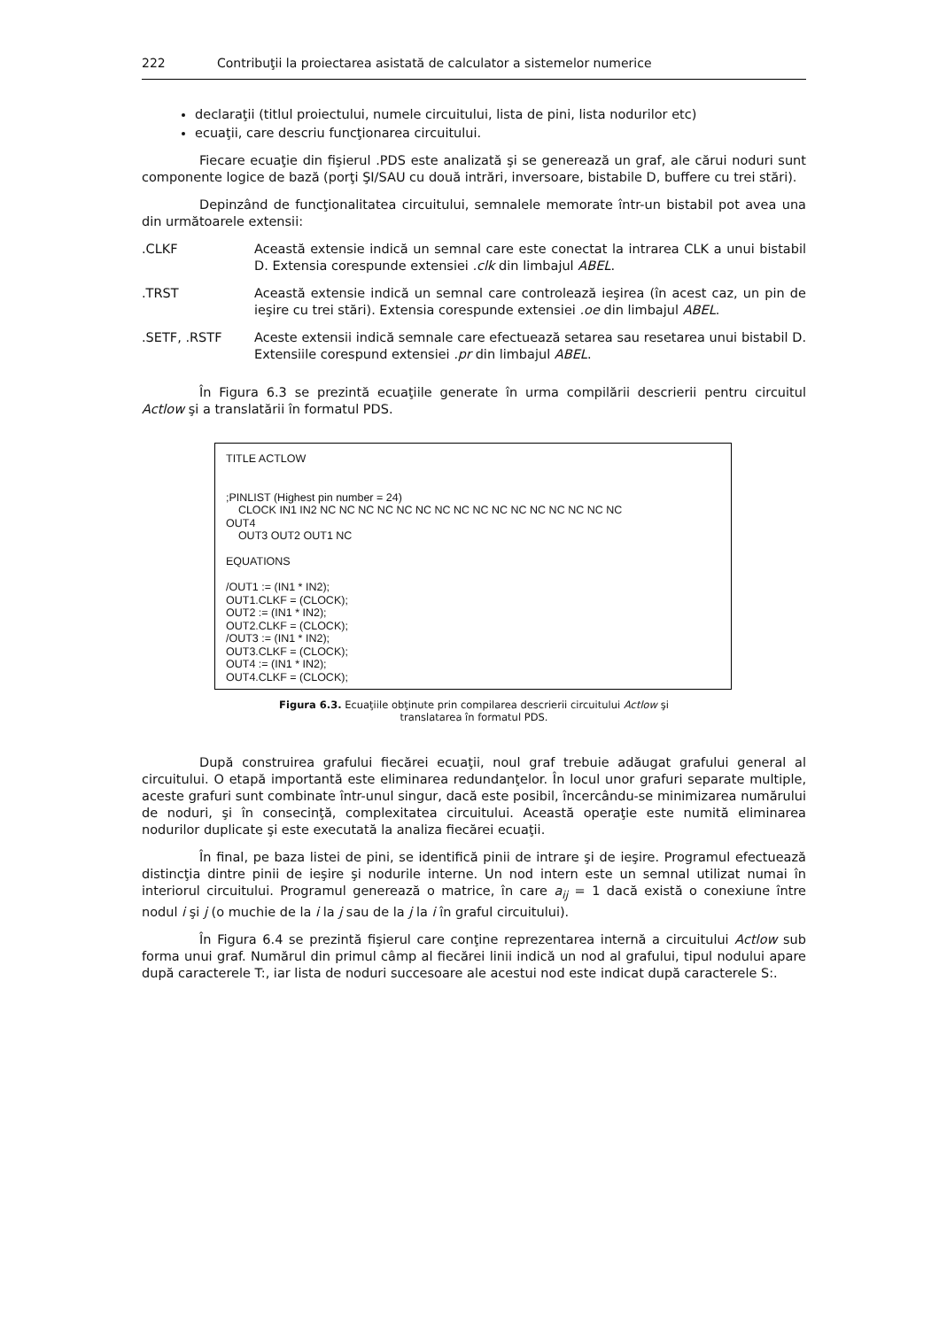222 Contribuţii la proiectarea asistată de calculator a sistemelor numerice
declaraţii (titlul proiectului, numele circuitului, lista de pini, lista nodurilor etc)
ecuaţii, care descriu funcţionarea circuitului.
Fiecare ecuaţie din fişierul .PDS este analizată şi se generează un graf, ale cărui noduri sunt componente logice de bază (porţi ŞI/SAU cu două intrări, inversoare, bistabile D, buffere cu trei stări).
Depinzând de funcţionalitatea circuitului, semnalele memorate într-un bistabil pot avea una din următoarele extensii:
.CLKF Această extensie indică un semnal care este conectat la intrarea CLK a unui bistabil D. Extensia corespunde extensiei .clk din limbajul ABEL.
.TRST Această extensie indică un semnal care controlează ieşirea (în acest caz, un pin de ieşire cu trei stări). Extensia corespunde extensiei .oe din limbajul ABEL.
.SETF, .RSTF Aceste extensii indică semnale care efectuează setarea sau resetarea unui bistabil D. Extensiile corespund extensiei .pr din limbajul ABEL.
În Figura 6.3 se prezintă ecuaţiile generate în urma compilării descrierii pentru circuitul Actlow şi a translatării în formatul PDS.
TITLE ACTLOW
;PINLIST (Highest pin number = 24)
CLOCK IN1 IN2 NC NC NC NC NC NC NC NC NC NC NC NC NC NC NC NC
OUT4
OUT3 OUT2 OUT1 NC
EQUATIONS
/OUT1 := (IN1 * IN2);
OUT1.CLKF = (CLOCK);
OUT2 := (IN1 * IN2);
OUT2.CLKF = (CLOCK);
/OUT3 := (IN1 * IN2);
OUT3.CLKF = (CLOCK);
OUT4 := (IN1 * IN2);
OUT4.CLKF = (CLOCK);
Figura 6.3. Ecuaţiile obţinute prin compilarea descrierii circuitului Actlow şi
translatarea în formatul PDS.
După construirea grafului fiecărei ecuaţii, noul graf trebuie adăugat grafului general al circuitului. O etapă importantă este eliminarea redundanţelor. În locul unor grafuri separate multiple, aceste grafuri sunt combinate într-unul singur, dacă este posibil, încercându-se minimizarea numărului de noduri, şi în consecinţă, complexitatea circuitului. Această operaţie este numită eliminarea nodurilor duplicate şi este executată la analiza fiecărei ecuaţii.
În final, pe baza listei de pini, se identifică pinii de intrare şi de ieşire. Programul efectuează distincţia dintre pinii de ieşire şi nodurile interne. Un nod intern este un semnal utilizat numai în interiorul circuitului. Programul generează o matrice, în care a<sub>ij</sub> = 1 dacă există o conexiune între nodul i şi j (o muchie de la i la j sau de la j la i în graful circuitului).
În Figura 6.4 se prezintă fişierul care conţine reprezentarea internă a circuitului Actlow sub forma unui graf. Numărul din primul câmp al fiecărei linii indică un nod al grafului, tipul nodului apare după caracterele T:, iar lista de noduri succesoare ale acestui nod este indicat după caracterele S:.